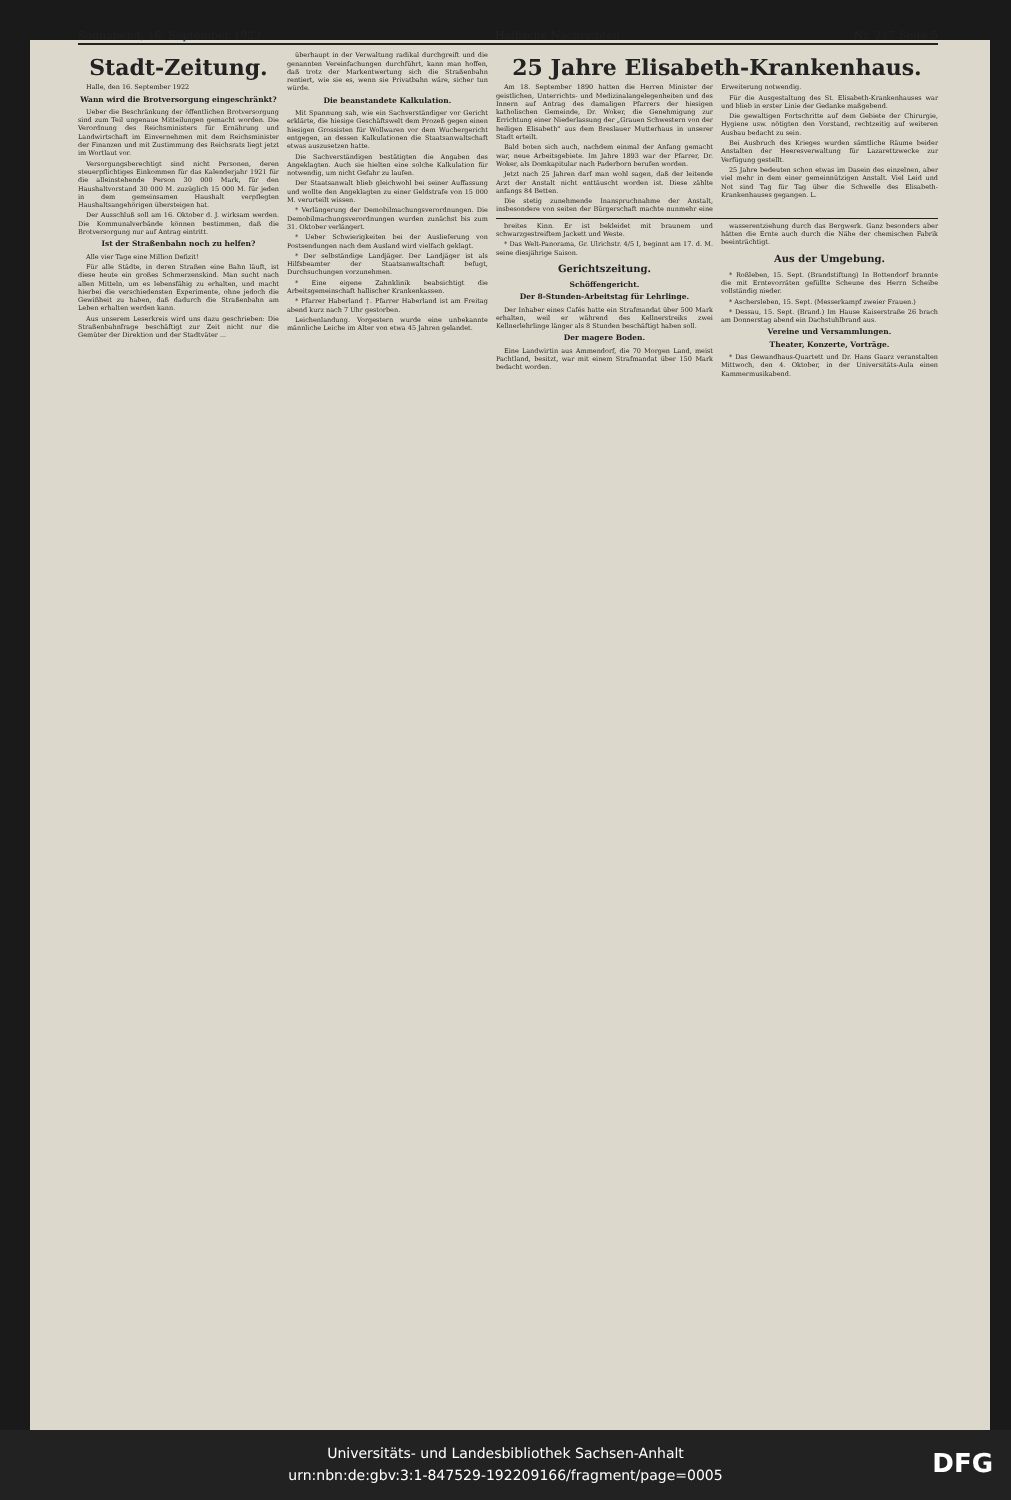Sonnabend, 16. September 1922 Hallische Nachrichten Nr. 217 Seite 5
Stadt-Zeitung.
Halle, den 16. September 1922
Wann wird die Brotversorgung eingeschränkt?
Ueber die Beschränkung der öffentlichen Brotversorgung sind zum Teil ungenaue Mitteilungen gemacht worden. Die Verordnung des Reichsministers für Ernährung und Landwirtschaft im Einvernehmen mit dem Reichsminister der Finanzen und mit Zustimmung des Reichsrats liegt jetzt im Wortlaut vor.
Versorgungsberechtigt sind nicht Personen, deren steuerpflichtiges Einkommen für das Kalenderjahr 1921 für die alleinstehende Person 30 000 Mark, für den Haushaltvorstand 30 000 M. zuzüglich 15 000 M. für jeden in dem gemeinsamen Haushalt verpflegten Haushaltsangehörigen übersteigen hat.
Der Ausschluß soll am 16. Oktober d. J. wirksam werden. Die Kommunalverbände können bestimmen, daß die Brotversorgung nur auf Antrag eintritt.
Ist der Straßenbahn noch zu helfen?
Alle vier Tage eine Million Defizit!
Für alle Städte, in deren Straßen eine Bahn läuft, ist diese heute ein großes Schmerzenskind. Man sucht nach allen Mitteln, um es lebensfähig zu erhalten, und macht hierbei die verschiedensten Experimente, ohne jedoch die Gewißheit zu haben, daß dadurch die Straßenbahn am Leben erhalten werden kann.
Aus unserem Leserkreis wird uns dazu geschrieben: Die Straßenbahnfrage beschäftigt zur Zeit nicht nur die Gemüter der Direktion und der Stadtväter ...
überhaupt in der Verwaltung radikal durchgreift und die genannten Vereinfachungen durchführt, kann man hoffen, daß trotz der Markentwertung sich die Straßenbahn rentiert, wie sie es, wenn sie Privatbahn wäre, sicher tun würde.
Die beanstandete Kalkulation.
Mit Spannung sah, wie ein Sachverständiger vor Gericht erklärte, die hiesige Geschäftswelt dem Prozeß gegen einen hiesigen Grossisten für Wollwaren vor dem Wuchergericht entgegen, an dessen Kalkulationen die Staatsanwaltschaft etwas auszusetzen hatte.
Die Sachverständigen bestätigten die Angaben des Angeklagten. Auch sie hielten eine solche Kalkulation für notwendig, um nicht Gefahr zu laufen.
Der Staatsanwalt blieb gleichwohl bei seiner Auffassung und wollte den Angeklagten zu einer Geldstrafe von 15 000 M. verurteilt wissen.
* Verlängerung der Demobilmachungsverordnungen. Die Demobilmachungsverordnungen wurden zunächst bis zum 31. Oktober verlängert.
* Ueber Schwierigkeiten bei der Auslieferung von Postsendungen nach dem Ausland wird vielfach geklagt.
* Der selbständige Landjäger. Der Landjäger ist als Hilfsbeamter der Staatsanwaltschaft befugt, Durchsuchungen vorzunehmen.
* Eine eigene Zahnklinik beabsichtigt die Arbeitsgemeinschaft hallischer Krankenkassen.
* Pfarrer Haberland †. Pfarrer Haberland ist am Freitag abend kurz nach 7 Uhr gestorben.
Leichenlandung. Vorgestern wurde eine unbekannte männliche Leiche im Alter von etwa 45 Jahren gelandet.
25 Jahre Elisabeth-Krankenhaus.
Am 18. September 1890 hatten die Herren Minister der geistlichen, Unterrichts- und Medizinalangelegenheiten und des Innern auf Antrag des damaligen Pfarrers der hiesigen katholischen Gemeinde, Dr. Woker, die Genehmigung zur Errichtung einer Niederlassung der „Grauen Schwestern von der heiligen Elisabeth" aus dem Breslauer Mutterhaus in unserer Stadt erteilt.
Bald boten sich auch, nachdem einmal der Anfang gemacht war, neue Arbeitsgebiete. Im Jahre 1893 war der Pfarrer, Dr. Woker, als Domkapitular nach Paderborn berufen worden.
Jetzt nach 25 Jahren darf man wohl sagen, daß der leitende Arzt der Anstalt nicht enttäuscht worden ist. Diese zählte anfangs 84 Betten.
Die stetig zunehmende Inanspruchnahme der Anstalt, insbesondere von seiten der Bürgerschaft machte nunmehr eine Erweiterung notwendig.
Für die Ausgestaltung des St. Elisabeth-Krankenhauses war und blieb in erster Linie der Gedanke maßgebend.
Die gewaltigen Fortschritte auf dem Gebiete der Chirurgie, Hygiene usw. nötigten den Vorstand, rechtzeitig auf weiteren Ausbau bedacht zu sein.
Bei Ausbruch des Krieges wurden sämtliche Räume beider Anstalten der Heeresverwaltung für Lazarettzwecke zur Verfügung gestellt.
25 Jahre bedeuten schon etwas im Dasein des einzelnen, aber viel mehr in dem einer gemeinnützigen Anstalt. Viel Leid und Not sind Tag für Tag über die Schwelle des Elisabeth-Krankenhauses gegangen. L.
breites Kinn. Er ist bekleidet mit braunem und schwarzgestreiftem Jackett und Weste.
* Das Welt-Panorama, Gr. Ulrichstr. 4/5 I, beginnt am 17. d. M. seine diesjährige Saison.
Gerichtszeitung.
Schöffengericht.
Der 8-Stunden-Arbeitstag für Lehrlinge.
Der Inhaber eines Cafés hatte ein Strafmandat über 500 Mark erhalten, weil er während des Kellnerstreiks zwei Kellnerlehrlinge länger als 8 Stunden beschäftigt haben soll.
Der magere Boden.
Eine Landwirtin aus Ammendorf, die 70 Morgen Land, meist Pachtland, besitzt, war mit einem Strafmandat über 150 Mark bedacht worden.
wasserentziehung durch das Bergwerk. Ganz besonders aber hätten die Ernte auch durch die Nähe der chemischen Fabrik beeinträchtigt.
Aus der Umgebung.
* Roßleben, 15. Sept. (Brandstiftung) In Bottendorf brannte die mit Erntevorräten gefüllte Scheune des Herrn Scheibe vollständig nieder.
* Aschersleben, 15. Sept. (Messerkampf zweier Frauen.)
* Dessau, 15. Sept. (Brand.) Im Hause Kaiserstraße 26 brach am Donnerstag abend ein Dachstuhlbrand aus.
Vereine und Versammlungen.
Theater, Konzerte, Vorträge.
* Das Gewandhaus-Quartett und Dr. Hans Gaarz veranstalten Mittwoch, den 4. Oktober, in der Universitäts-Aula einen Kammermusikabend.
Universitäts- und Landesbibliothek Sachsen-Anhalt
urn:nbn:de:gbv:3:1-847529-192209166/fragment/page=0005
DFG